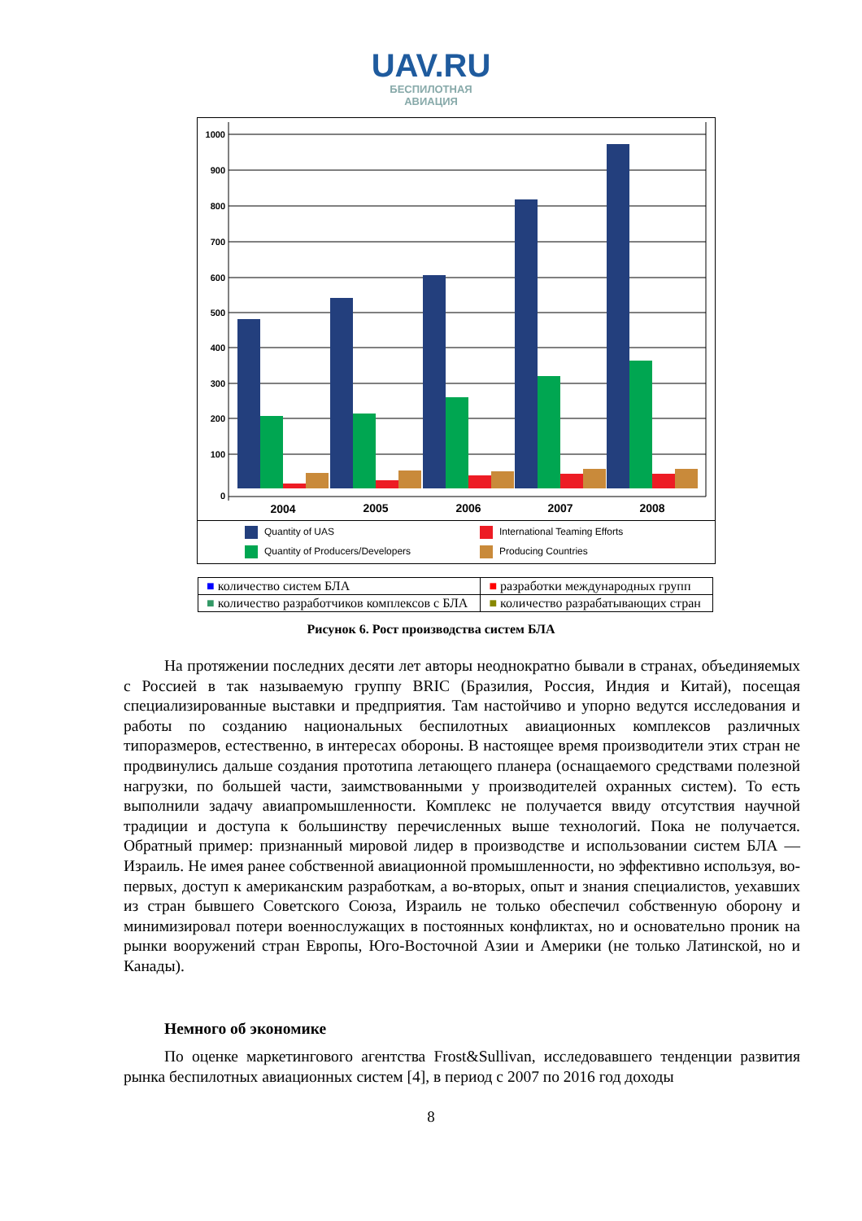UAV.RU
БЕСПИЛОТНАЯ
АВИАЦИЯ
1000
900
800
700
600
500
400
300
200
100
0
2004
2005
2006
2007
2008
Quantity of UAS
International Teaming Efforts
Quantity of Producers/Developers
Producing Countries
| ■ количество систем БЛА | ■ разработки международных групп |
| ■ количество разработчиков комплексов с БЛА | ■ количество разрабатывающих стран |
Рисунок 6. Рост производства систем БЛА
На протяжении последних десяти лет авторы неоднократно бывали в странах, объединяемых с Россией в так называемую группу BRIC (Бразилия, Россия, Индия и Китай), посещая специализированные выставки и предприятия. Там настойчиво и упорно ведутся исследования и работы по созданию национальных беспилотных авиационных комплексов различных типоразмеров, естественно, в интересах обороны. В настоящее время производители этих стран не продвинулись дальше создания прототипа летающего планера (оснащаемого средствами полезной нагрузки, по большей части, заимствованными у производителей охранных систем). То есть выполнили задачу авиапромышленности. Комплекс не получается ввиду отсутствия научной традиции и доступа к большинству перечисленных выше технологий. Пока не получается. Обратный пример: признанный мировой лидер в производстве и использовании систем БЛА — Израиль. Не имея ранее собственной авиационной промышленности, но эффективно используя, во-первых, доступ к американским разработкам, а во-вторых, опыт и знания специалистов, уехавших из стран бывшего Советского Союза, Израиль не только обеспечил собственную оборону и минимизировал потери военнослужащих в постоянных конфликтах, но и основательно проник на рынки вооружений стран Европы, Юго-Восточной Азии и Америки (не только Латинской, но и Канады).
Немного об экономике
По оценке маркетингового агентства Frost&Sullivan, исследовавшего тенденции развития рынка беспилотных авиационных систем [4], в период с 2007 по 2016 год доходы
8